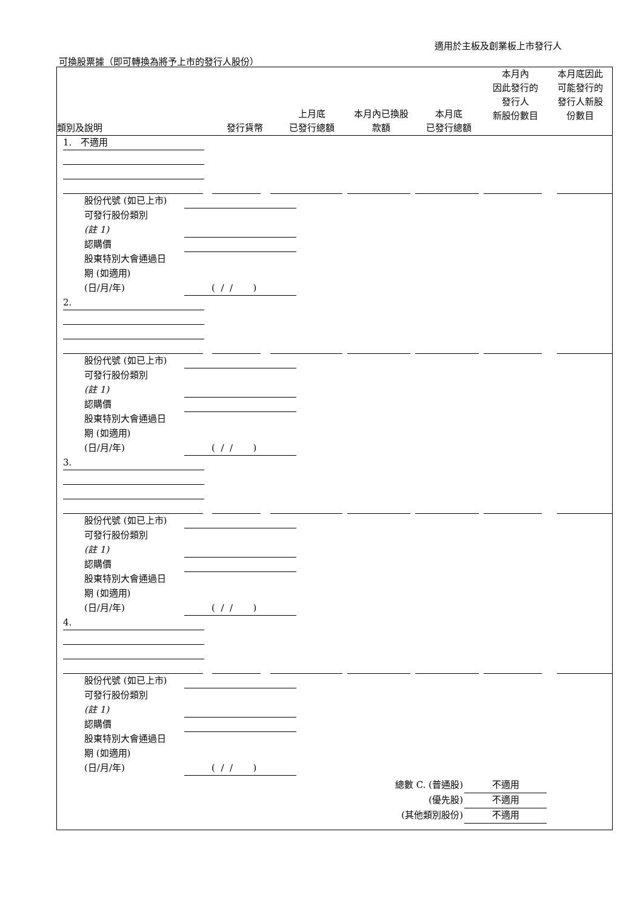適用於主板及創業板上市發行人
可換股票據（即可轉換為將予上市的發行人股份）
| 類別及說明 | 發行貨幣 | 上月底 已發行總額 | 本月內已換股 款額 | 本月底 已發行總額 | 本月內 因此發行的 發行人 新股份數目 | 本月底因此 可能發行的 發行人新股 份數目 |
| --- | --- | --- | --- | --- | --- | --- |
1. 不適用
股份代號 (如已上市)
可發行股份類別
(註 1)
認購價
股東特別大會通過日
期 (如適用)
(日/月/年)
( / / )
2.
股份代號 (如已上市)
可發行股份類別
(註 1)
認購價
股東特別大會通過日
期 (如適用)
(日/月/年)
( / / )
3.
股份代號 (如已上市)
可發行股份類別
(註 1)
認購價
股東特別大會通過日
期 (如適用)
(日/月/年)
( / / )
4.
股份代號 (如已上市)
可發行股份類別
(註 1)
認購價
股東特別大會通過日
期 (如適用)
(日/月/年)
( / / )
總數 C. (普通股) 不適用
(優先股) 不適用
(其他類別股份) 不適用